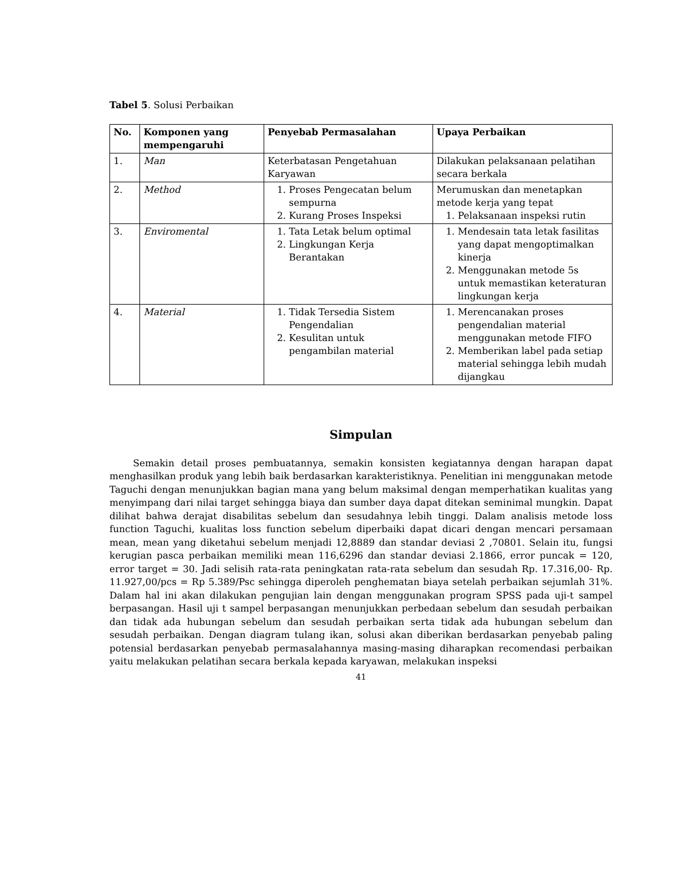Tabel 5. Solusi Perbaikan
| No. | Komponen yang mempengaruhi | Penyebab Permasalahan | Upaya Perbaikan |
| --- | --- | --- | --- |
| 1. | Man | Keterbatasan Pengetahuan Karyawan | Dilakukan pelaksanaan pelatihan secara berkala |
| 2. | Method | 1. Proses Pengecatan belum sempurna 2. Kurang Proses Inspeksi | Merumuskan dan menetapkan metode kerja yang tepat 1. Pelaksanaan inspeksi rutin |
| 3. | Enviromental | 1. Tata Letak belum optimal 2. Lingkungan Kerja Berantakan | 1. Mendesain tata letak fasilitas yang dapat mengoptimalkan kinerja 2. Menggunakan metode 5s untuk memastikan keteraturan lingkungan kerja |
| 4. | Material | 1. Tidak Tersedia Sistem Pengendalian 2. Kesulitan untuk pengambilan material | 1. Merencanakan proses pengendalian material menggunakan metode FIFO 2. Memberikan label pada setiap material sehingga lebih mudah dijangkau |
Simpulan
Semakin detail proses pembuatannya, semakin konsisten kegiatannya dengan harapan dapat menghasilkan produk yang lebih baik berdasarkan karakteristiknya. Penelitian ini menggunakan metode Taguchi dengan menunjukkan bagian mana yang belum maksimal dengan memperhatikan kualitas yang menyimpang dari nilai target sehingga biaya dan sumber daya dapat ditekan seminimal mungkin. Dapat dilihat bahwa derajat disabilitas sebelum dan sesudahnya lebih tinggi. Dalam analisis metode loss function Taguchi, kualitas loss function sebelum diperbaiki dapat dicari dengan mencari persamaan mean, mean yang diketahui sebelum menjadi 12,8889 dan standar deviasi 2 ,70801. Selain itu, fungsi kerugian pasca perbaikan memiliki mean 116,6296 dan standar deviasi 2.1866, error puncak = 120, error target = 30. Jadi selisih rata-rata peningkatan rata-rata sebelum dan sesudah Rp. 17.316,00- Rp. 11.927,00/pcs = Rp 5.389/Psc sehingga diperoleh penghematan biaya setelah perbaikan sejumlah 31%. Dalam hal ini akan dilakukan pengujian lain dengan menggunakan program SPSS pada uji-t sampel berpasangan. Hasil uji t sampel berpasangan menunjukkan perbedaan sebelum dan sesudah perbaikan dan tidak ada hubungan sebelum dan sesudah perbaikan serta tidak ada hubungan sebelum dan sesudah perbaikan. Dengan diagram tulang ikan, solusi akan diberikan berdasarkan penyebab paling potensial berdasarkan penyebab permasalahannya masing-masing diharapkan recomendasi perbaikan yaitu melakukan pelatihan secara berkala kepada karyawan, melakukan inspeksi
41